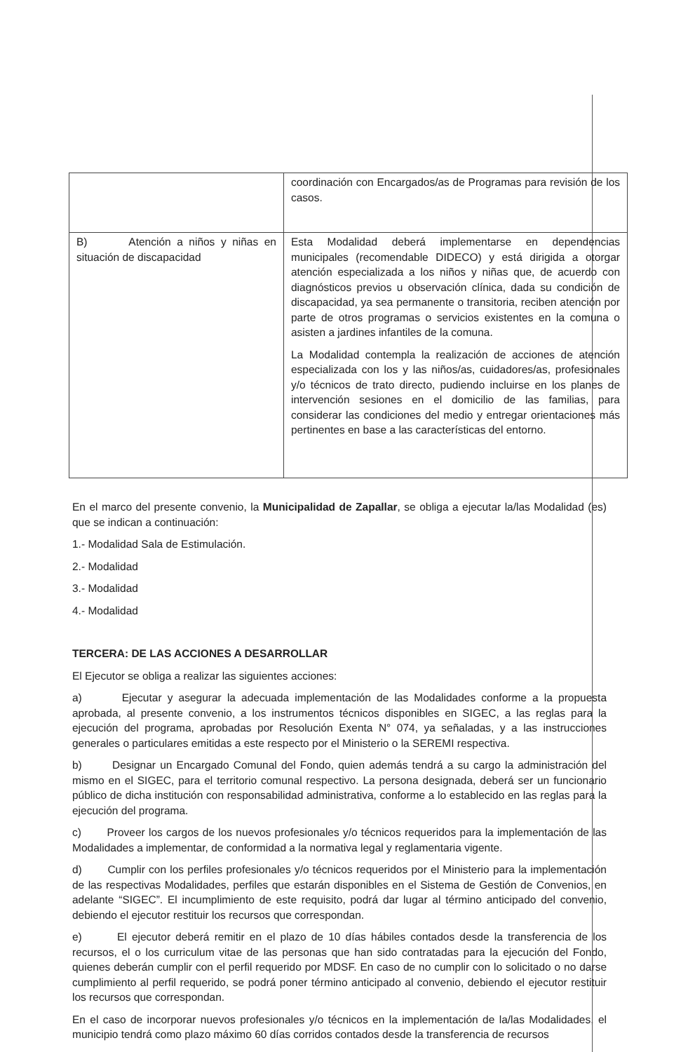| | coordinación con Encargados/as de Programas para revisión de los casos. |
| B) Atención a niños y niñas en situación de discapacidad | Esta Modalidad deberá implementarse en dependencias municipales (recomendable DIDECO) y está dirigida a otorgar atención especializada a los niños y niñas que, de acuerdo con diagnósticos previos u observación clínica, dada su condición de discapacidad, ya sea permanente o transitoria, reciben atención por parte de otros programas o servicios existentes en la comuna o asisten a jardines infantiles de la comuna. La Modalidad contempla la realización de acciones de atención especializada con los y las niños/as, cuidadores/as, profesionales y/o técnicos de trato directo, pudiendo incluirse en los planes de intervención sesiones en el domicilio de las familias, para considerar las condiciones del medio y entregar orientaciones más pertinentes en base a las características del entorno. |
En el marco del presente convenio, la Municipalidad de Zapallar, se obliga a ejecutar la/las Modalidad (es) que se indican a continuación:
1.- Modalidad Sala de Estimulación.
2.- Modalidad
3.- Modalidad
4.- Modalidad
TERCERA: DE LAS ACCIONES A DESARROLLAR
El Ejecutor se obliga a realizar las siguientes acciones:
a) Ejecutar y asegurar la adecuada implementación de las Modalidades conforme a la propuesta aprobada, al presente convenio, a los instrumentos técnicos disponibles en SIGEC, a las reglas para la ejecución del programa, aprobadas por Resolución Exenta N° 074, ya señaladas, y a las instrucciones generales o particulares emitidas a este respecto por el Ministerio o la SEREMI respectiva.
b) Designar un Encargado Comunal del Fondo, quien además tendrá a su cargo la administración del mismo en el SIGEC, para el territorio comunal respectivo. La persona designada, deberá ser un funcionario público de dicha institución con responsabilidad administrativa, conforme a lo establecido en las reglas para la ejecución del programa.
c) Proveer los cargos de los nuevos profesionales y/o técnicos requeridos para la implementación de las Modalidades a implementar, de conformidad a la normativa legal y reglamentaria vigente.
d) Cumplir con los perfiles profesionales y/o técnicos requeridos por el Ministerio para la implementación de las respectivas Modalidades, perfiles que estarán disponibles en el Sistema de Gestión de Convenios, en adelante “SIGEC”. El incumplimiento de este requisito, podrá dar lugar al término anticipado del convenio, debiendo el ejecutor restituir los recursos que correspondan.
e) El ejecutor deberá remitir en el plazo de 10 días hábiles contados desde la transferencia de los recursos, el o los curriculum vitae de las personas que han sido contratadas para la ejecución del Fondo, quienes deberán cumplir con el perfil requerido por MDSF. En caso de no cumplir con lo solicitado o no darse cumplimiento al perfil requerido, se podrá poner término anticipado al convenio, debiendo el ejecutor restituir los recursos que correspondan.
En el caso de incorporar nuevos profesionales y/o técnicos en la implementación de la/las Modalidades, el municipio tendrá como plazo máximo 60 días corridos contados desde la transferencia de recursos